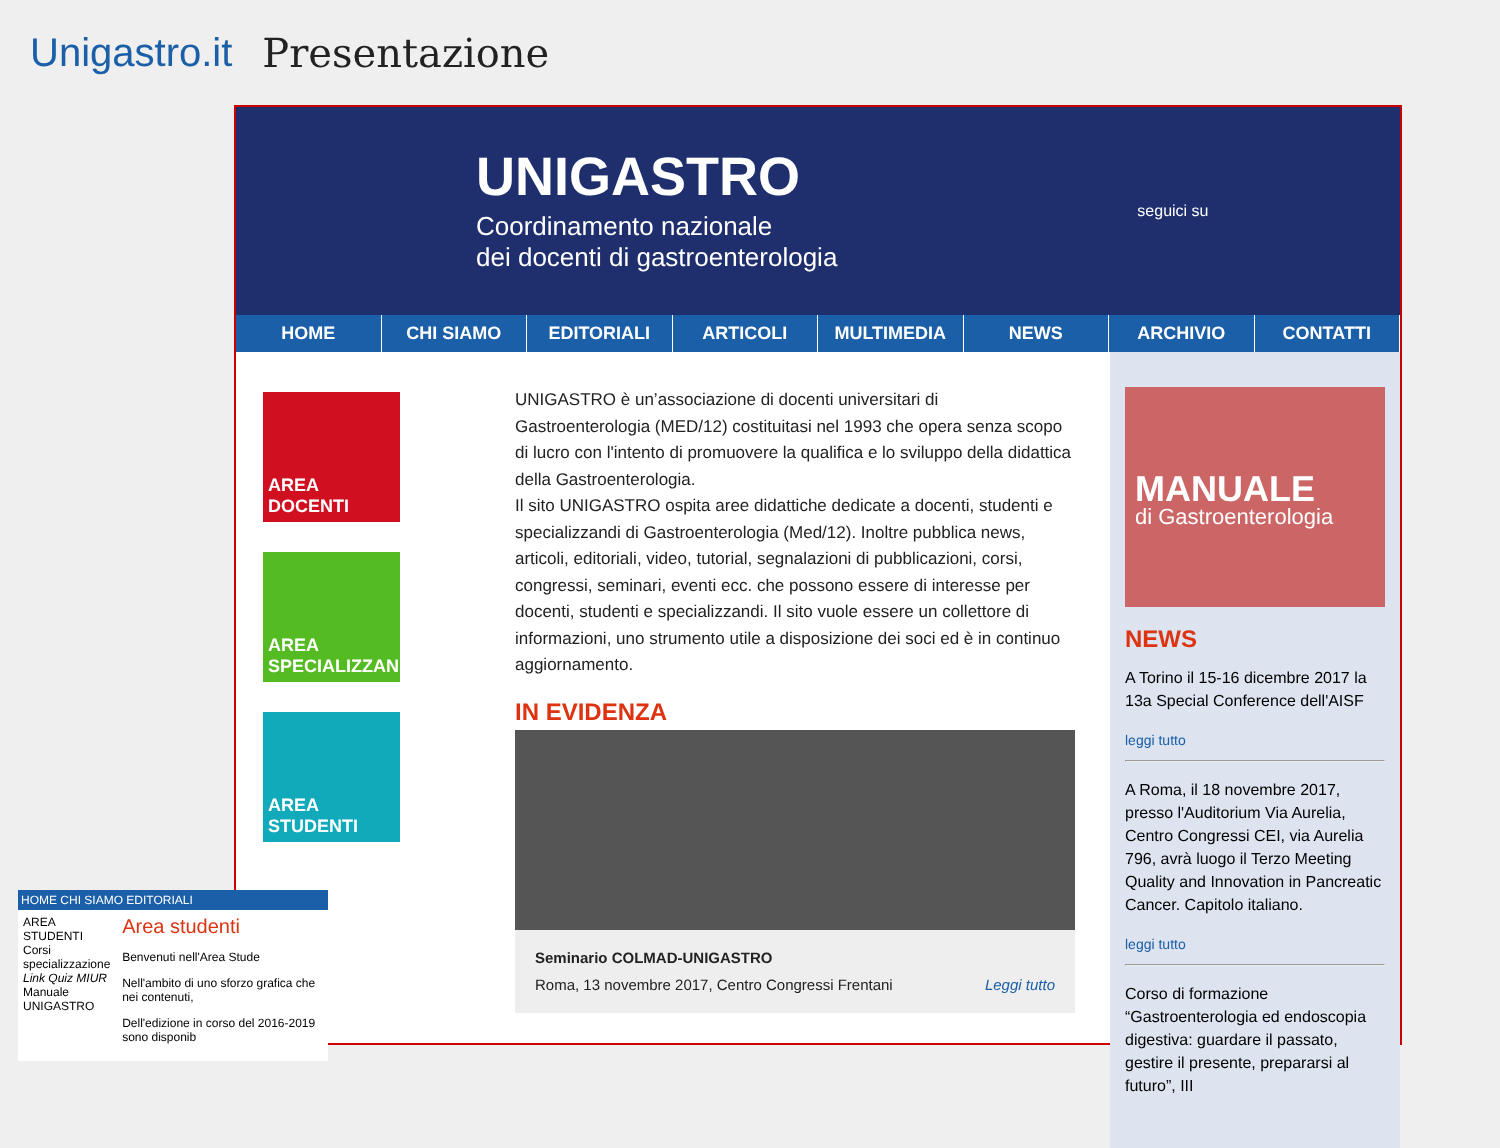Unigastro.it Presentazione
UNIGASTRO
Coordinamento nazionale
dei docenti di gastroenterologia
seguici su
HOME CHI SIAMO EDITORIALI ARTICOLI MULTIMEDIA NEWS ARCHIVIO CONTATTI
AREA DOCENTI
AREA SPECIALIZZANDI
AREA STUDENTI
UNIGASTRO è un’associazione di docenti universitari di Gastroenterologia (MED/12) costituitasi nel 1993 che opera senza scopo di lucro con l'intento di promuovere la qualifica e lo sviluppo della didattica della Gastroenterologia.
Il sito UNIGASTRO ospita aree didattiche dedicate a docenti, studenti e specializzandi di Gastroenterologia (Med/12). Inoltre pubblica news, articoli, editoriali, video, tutorial, segnalazioni di pubblicazioni, corsi, congressi, seminari, eventi ecc. che possono essere di interesse per docenti, studenti e specializzandi. Il sito vuole essere un collettore di informazioni, uno strumento utile a disposizione dei soci ed è in continuo aggiornamento.
IN EVIDENZA
Seminario COLMAD-UNIGASTRO
Roma, 13 novembre 2017, Centro Congressi Frentani Leggi tutto
MANUALE
di Gastroenterologia
NEWS
A Torino il 15-16 dicembre 2017 la 13a Special Conference dell'AISF
leggi tutto
A Roma, il 18 novembre 2017, presso l'Auditorium Via Aurelia, Centro Congressi CEI, via Aurelia 796, avrà luogo il Terzo Meeting Quality and Innovation in Pancreatic Cancer. Capitolo italiano.
leggi tutto
Corso di formazione “Gastroenterologia ed endoscopia digestiva: guardare il passato, gestire il presente, prepararsi al futuro”, III
HOME CHI SIAMO EDITORIALI
AREA STUDENTI
Corsi specializzazione
Link Quiz MIUR
Manuale UNIGASTRO
Area studenti
Benvenuti nell'Area Stude
Nell'ambito di uno sforzo grafica che nei contenuti,
Dell'edizione in corso del 2016-2019 sono disponib